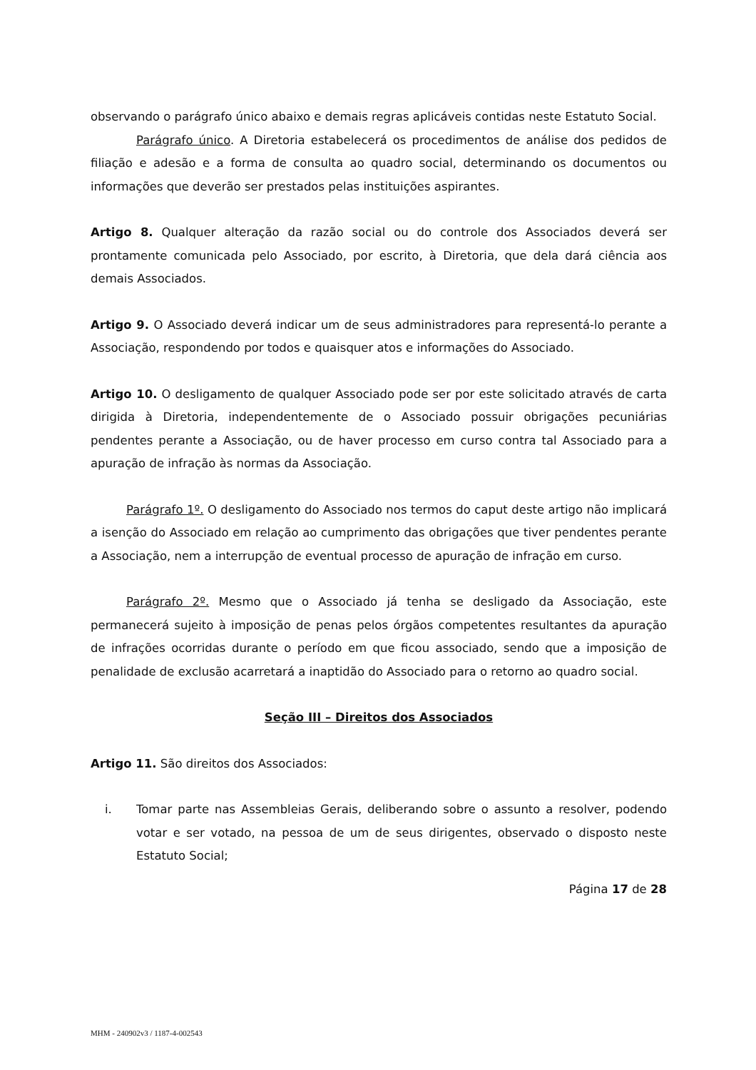observando o parágrafo único abaixo e demais regras aplicáveis contidas neste Estatuto Social.
Parágrafo único. A Diretoria estabelecerá os procedimentos de análise dos pedidos de filiação e adesão e a forma de consulta ao quadro social, determinando os documentos ou informações que deverão ser prestados pelas instituições aspirantes.
Artigo 8. Qualquer alteração da razão social ou do controle dos Associados deverá ser prontamente comunicada pelo Associado, por escrito, à Diretoria, que dela dará ciência aos demais Associados.
Artigo 9. O Associado deverá indicar um de seus administradores para representá-lo perante a Associação, respondendo por todos e quaisquer atos e informações do Associado.
Artigo 10. O desligamento de qualquer Associado pode ser por este solicitado através de carta dirigida à Diretoria, independentemente de o Associado possuir obrigações pecuniárias pendentes perante a Associação, ou de haver processo em curso contra tal Associado para a apuração de infração às normas da Associação.
Parágrafo 1º. O desligamento do Associado nos termos do caput deste artigo não implicará a isenção do Associado em relação ao cumprimento das obrigações que tiver pendentes perante a Associação, nem a interrupção de eventual processo de apuração de infração em curso.
Parágrafo 2º. Mesmo que o Associado já tenha se desligado da Associação, este permanecerá sujeito à imposição de penas pelos órgãos competentes resultantes da apuração de infrações ocorridas durante o período em que ficou associado, sendo que a imposição de penalidade de exclusão acarretará a inaptidão do Associado para o retorno ao quadro social.
Seção III – Direitos dos Associados
Artigo 11. São direitos dos Associados:
i. Tomar parte nas Assembleias Gerais, deliberando sobre o assunto a resolver, podendo votar e ser votado, na pessoa de um de seus dirigentes, observado o disposto neste Estatuto Social;
Página 17 de 28
MHM - 240902v3 / 1187-4-002543